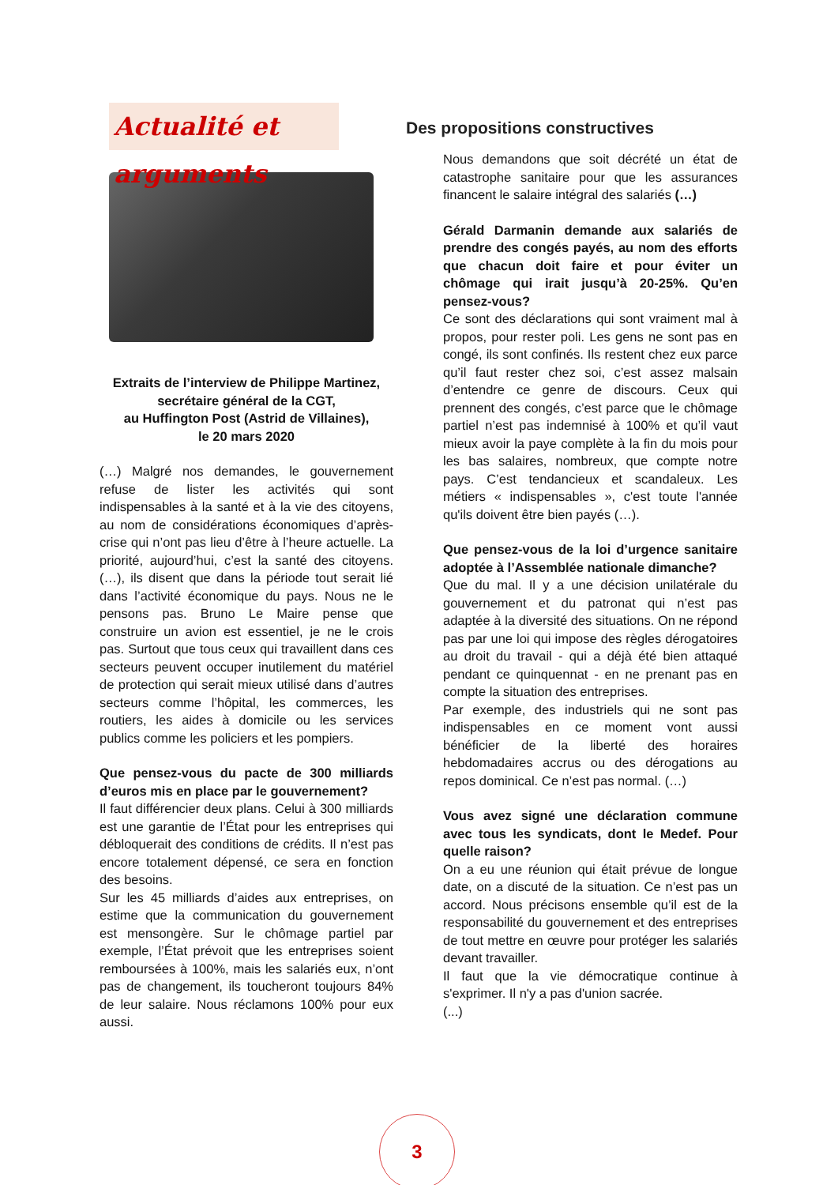Actualité et arguments
Extraits de l’interview de Philippe Martinez,
secrétaire général de la CGT,
au Huffington Post (Astrid de Villaines),
le 20 mars 2020
(…) Malgré nos demandes, le gouvernement refuse de lister les activités qui sont indispensables à la santé et à la vie des citoyens, au nom de considérations économiques d’après-crise qui n’ont pas lieu d’être à l’heure actuelle. La priorité, aujourd’hui, c’est la santé des citoyens. (…), ils disent que dans la période tout serait lié dans l’activité économique du pays. Nous ne le pensons pas. Bruno Le Maire pense que construire un avion est essentiel, je ne le crois pas. Surtout que tous ceux qui travaillent dans ces secteurs peuvent occuper inutilement du matériel de protection qui serait mieux utilisé dans d’autres secteurs comme l’hôpital, les commerces, les routiers, les aides à domicile ou les services publics comme les policiers et les pompiers.
Que pensez-vous du pacte de 300 milliards d’euros mis en place par le gouvernement?
Il faut différencier deux plans. Celui à 300 milliards est une garantie de l’État pour les entreprises qui débloquerait des conditions de crédits. Il n’est pas encore totalement dépensé, ce sera en fonction des besoins.
Sur les 45 milliards d’aides aux entreprises, on estime que la communication du gouvernement est mensongère. Sur le chômage partiel par exemple, l’État prévoit que les entreprises soient remboursées à 100%, mais les salariés eux, n’ont pas de changement, ils toucheront toujours 84% de leur salaire. Nous réclamons 100% pour eux aussi.
Des propositions constructives
Nous demandons que soit décrété un état de catastrophe sanitaire pour que les assurances financent le salaire intégral des salariés (…)
Gérald Darmanin demande aux salariés de prendre des congés payés, au nom des efforts que chacun doit faire et pour éviter un chômage qui irait jusqu’à 20-25%. Qu’en pensez-vous?
Ce sont des déclarations qui sont vraiment mal à propos, pour rester poli. Les gens ne sont pas en congé, ils sont confinés. Ils restent chez eux parce qu’il faut rester chez soi, c’est assez malsain d’entendre ce genre de discours. Ceux qui prennent des congés, c’est parce que le chômage partiel n’est pas indemnisé à 100% et qu’il vaut mieux avoir la paye complète à la fin du mois pour les bas salaires, nombreux, que compte notre pays. C’est tendancieux et scandaleux. Les métiers « indispensables », c'est toute l'année qu'ils doivent être bien payés (…).
Que pensez-vous de la loi d’urgence sanitaire adoptée à l’Assemblée nationale dimanche?
Que du mal. Il y a une décision unilatérale du gouvernement et du patronat qui n’est pas adaptée à la diversité des situations. On ne répond pas par une loi qui impose des règles dérogatoires au droit du travail - qui a déjà été bien attaqué pendant ce quinquennat - en ne prenant pas en compte la situation des entreprises.
Par exemple, des industriels qui ne sont pas indispensables en ce moment vont aussi bénéficier de la liberté des horaires hebdomadaires accrus ou des dérogations au repos dominical. Ce n’est pas normal. (…)
Vous avez signé une déclaration commune avec tous les syndicats, dont le Medef. Pour quelle raison?
On a eu une réunion qui était prévue de longue date, on a discuté de la situation. Ce n’est pas un accord. Nous précisons ensemble qu’il est de la responsabilité du gouvernement et des entreprises de tout mettre en œuvre pour protéger les salariés devant travailler.
Il faut que la vie démocratique continue à s'exprimer. Il n'y a pas d'union sacrée.
(...)
3